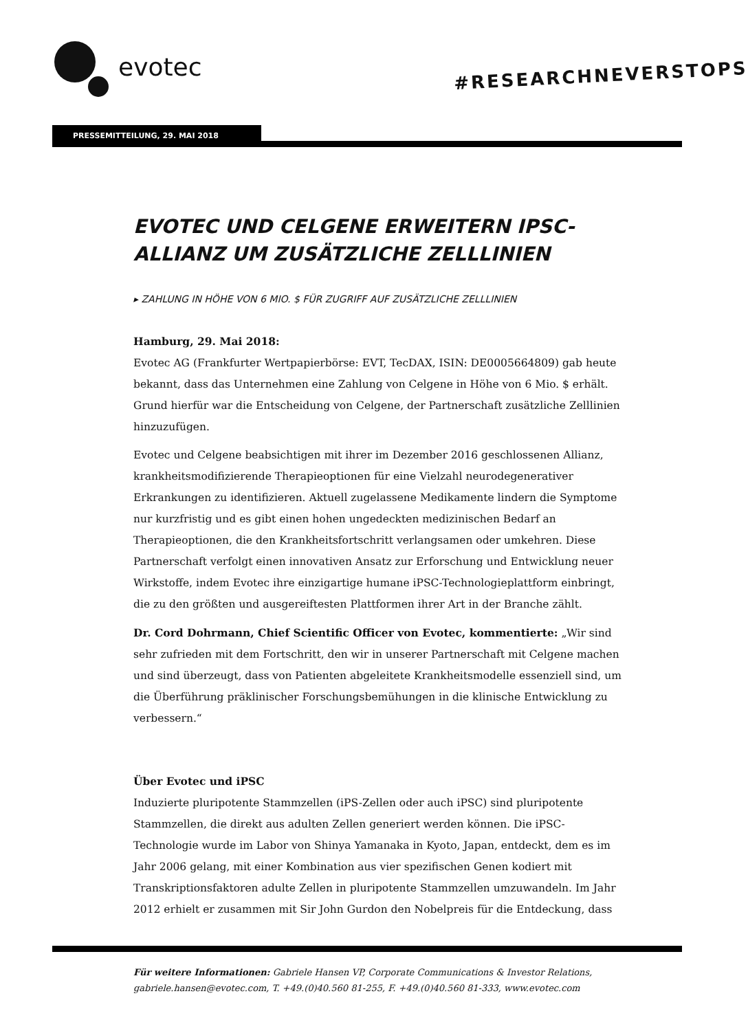evotec
#RESEARCHNEVERSTOPS
PRESSEMITTEILUNG, 29. MAI 2018
EVOTEC UND CELGENE ERWEITERN IPSC-ALLIANZ UM ZUSÄTZLICHE ZELLLINIEN
▸ ZAHLUNG IN HÖHE VON 6 MIO. $ FÜR ZUGRIFF AUF ZUSÄTZLICHE ZELLLINIEN
Hamburg, 29. Mai 2018:
Evotec AG (Frankfurter Wertpapierbörse: EVT, TecDAX, ISIN: DE0005664809) gab heute bekannt, dass das Unternehmen eine Zahlung von Celgene in Höhe von 6 Mio. $ erhält. Grund hierfür war die Entscheidung von Celgene, der Partnerschaft zusätzliche Zelllinien hinzuzufügen.
Evotec und Celgene beabsichtigen mit ihrer im Dezember 2016 geschlossenen Allianz, krankheitsmodifizierende Therapieoptionen für eine Vielzahl neurodegenerativer Erkrankungen zu identifizieren. Aktuell zugelassene Medikamente lindern die Symptome nur kurzfristig und es gibt einen hohen ungedeckten medizinischen Bedarf an Therapieoptionen, die den Krankheitsfortschritt verlangsamen oder umkehren. Diese Partnerschaft verfolgt einen innovativen Ansatz zur Erforschung und Entwicklung neuer Wirkstoffe, indem Evotec ihre einzigartige humane iPSC-Technologieplattform einbringt, die zu den größten und ausgereiftesten Plattformen ihrer Art in der Branche zählt.
Dr. Cord Dohrmann, Chief Scientific Officer von Evotec, kommentierte: „Wir sind sehr zufrieden mit dem Fortschritt, den wir in unserer Partnerschaft mit Celgene machen und sind überzeugt, dass von Patienten abgeleitete Krankheitsmodelle essenziell sind, um die Überführung präklinischer Forschungsbemühungen in die klinische Entwicklung zu verbessern.“
Über Evotec und iPSC
Induzierte pluripotente Stammzellen (iPS-Zellen oder auch iPSC) sind pluripotente Stammzellen, die direkt aus adulten Zellen generiert werden können. Die iPSC-Technologie wurde im Labor von Shinya Yamanaka in Kyoto, Japan, entdeckt, dem es im Jahr 2006 gelang, mit einer Kombination aus vier spezifischen Genen kodiert mit Transkriptionsfaktoren adulte Zellen in pluripotente Stammzellen umzuwandeln. Im Jahr 2012 erhielt er zusammen mit Sir John Gurdon den Nobelpreis für die Entdeckung, dass
Für weitere Informationen: Gabriele Hansen VP, Corporate Communications & Investor Relations,
gabriele.hansen@evotec.com, T. +49.(0)40.560 81-255, F. +49.(0)40.560 81-333, www.evotec.com